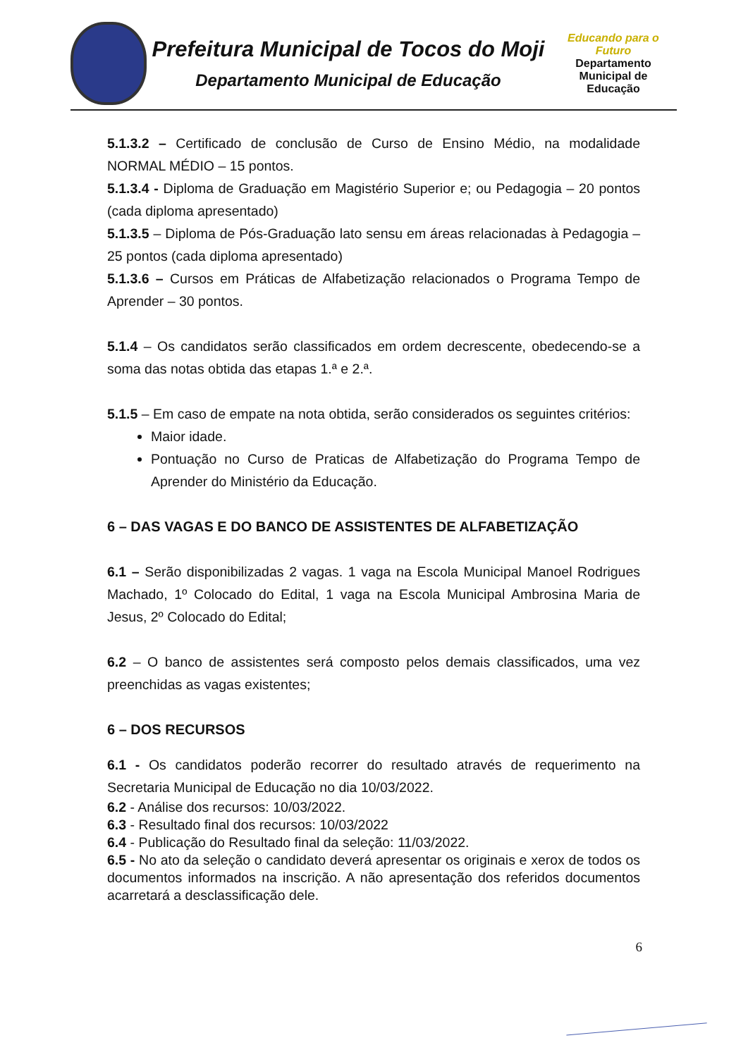Prefeitura Municipal de Tocos do Moji
Departamento Municipal de Educação
Educando para o Futuro
Departamento
Municipal de
Educação
5.1.3.2 – Certificado de conclusão de Curso de Ensino Médio, na modalidade NORMAL MÉDIO – 15 pontos.
5.1.3.4 - Diploma de Graduação em Magistério Superior e; ou Pedagogia – 20 pontos (cada diploma apresentado)
5.1.3.5 – Diploma de Pós-Graduação lato sensu em áreas relacionadas à Pedagogia – 25 pontos (cada diploma apresentado)
5.1.3.6 – Cursos em Práticas de Alfabetização relacionados o Programa Tempo de Aprender – 30 pontos.
5.1.4 – Os candidatos serão classificados em ordem decrescente, obedecendo-se a soma das notas obtida das etapas 1.ª e 2.ª.
5.1.5 – Em caso de empate na nota obtida, serão considerados os seguintes critérios:
Maior idade.
Pontuação no Curso de Praticas de Alfabetização do Programa Tempo de Aprender do Ministério da Educação.
6 – DAS VAGAS E DO BANCO DE ASSISTENTES DE ALFABETIZAÇÃO
6.1 – Serão disponibilizadas 2 vagas. 1 vaga na Escola Municipal Manoel Rodrigues Machado, 1º Colocado do Edital, 1 vaga na Escola Municipal Ambrosina Maria de Jesus, 2º Colocado do Edital;
6.2 – O banco de assistentes será composto pelos demais classificados, uma vez preenchidas as vagas existentes;
6 – DOS RECURSOS
6.1 - Os candidatos poderão recorrer do resultado através de requerimento na Secretaria Municipal de Educação no dia 10/03/2022.
6.2 - Análise dos recursos: 10/03/2022.
6.3 - Resultado final dos recursos: 10/03/2022
6.4 - Publicação do Resultado final da seleção: 11/03/2022.
6.5 - No ato da seleção o candidato deverá apresentar os originais e xerox de todos os documentos informados na inscrição. A não apresentação dos referidos documentos acarretará a desclassificação dele.
6